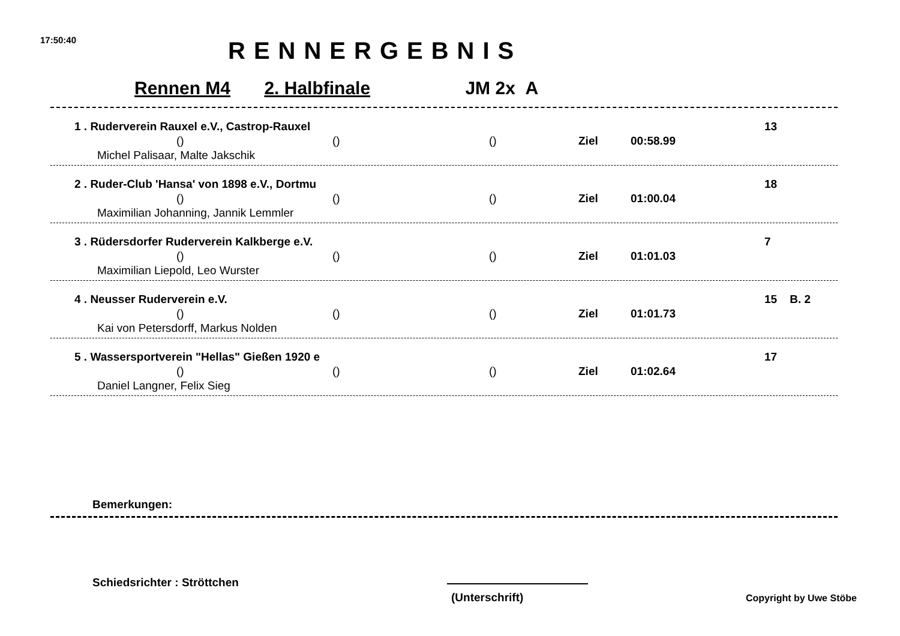17:50:40 RENNERGEBNIS
Rennen M4 2. Halbfinale JM 2x A
1 . Ruderverein Rauxel e.V., Castrop-Rauxel 13
() () () Ziel 00:58.99
Michel Palisaar, Malte Jakschik
2 . Ruder-Club 'Hansa' von 1898 e.V., Dortmu 18
() () () Ziel 01:00.04
Maximilian Johanning, Jannik Lemmler
3 . Rüdersdorfer Ruderverein Kalkberge e.V. 7
() () () Ziel 01:01.03
Maximilian Liepold, Leo Wurster
4 . Neusser Ruderverein e.V. 15 B. 2
() () () Ziel 01:01.73
Kai von Petersdorff, Markus Nolden
5 . Wassersportverein "Hellas" Gießen 1920 e 17
() () () Ziel 01:02.64
Daniel Langner, Felix Sieg
Bemerkungen:
Schiedsrichter : Ströttchen
(Unterschrift) Copyright by Uwe Stöbe